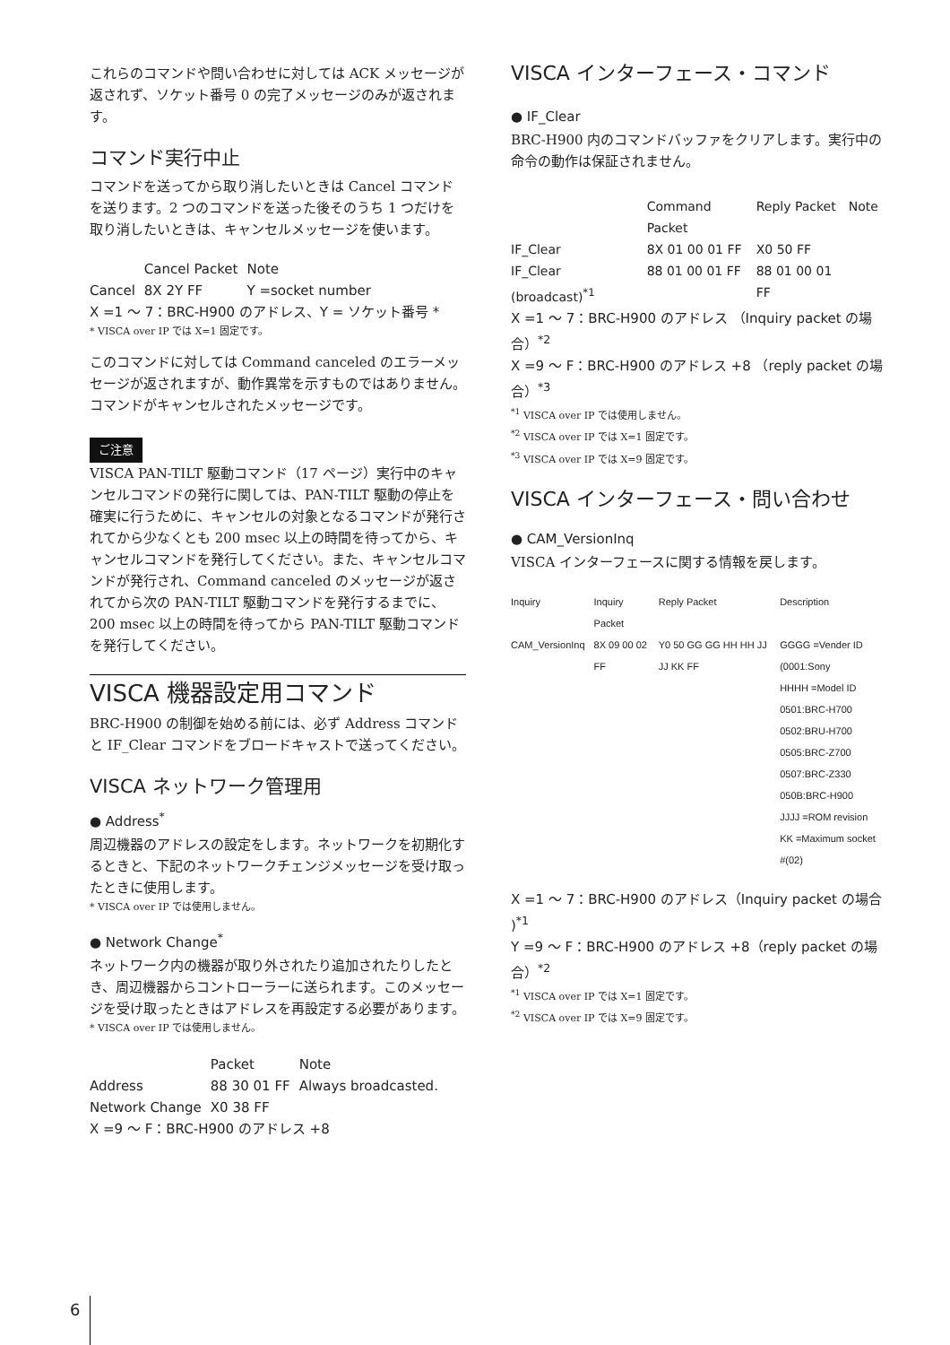これらのコマンドや問い合わせに対しては ACK メッセージが返されず、ソケット番号 0 の完了メッセージのみが返されます。
コマンド実行中止
コマンドを送ってから取り消したいときは Cancel コマンドを送ります。2 つのコマンドを送った後そのうち 1 つだけを取り消したいときは、キャンセルメッセージを使います。
| | Cancel Packet | Note |
| --- | --- | --- |
| Cancel | 8X 2Y FF | Y =socket number |
X =1 ～ 7：BRC-H900 のアドレス、Y = ソケット番号 *
* VISCA over IP では X=1 固定です。
このコマンドに対しては Command canceled のエラーメッセージが返されますが、動作異常を示すものではありません。コマンドがキャンセルされたメッセージです。
ご注意
VISCA PAN-TILT 駆動コマンド（17 ページ）実行中のキャンセルコマンドの発行に関しては、PAN-TILT 駆動の停止を確実に行うために、キャンセルの対象となるコマンドが発行されてから少なくとも 200 msec 以上の時間を待ってから、キャンセルコマンドを発行してください。また、キャンセルコマンドが発行され、Command canceled のメッセージが返されてから次の PAN-TILT 駆動コマンドを発行するまでに、200 msec 以上の時間を待ってから PAN-TILT 駆動コマンドを発行してください。
VISCA 機器設定用コマンド
BRC-H900 の制御を始める前には、必ず Address コマンドと IF_Clear コマンドをブロードキャストで送ってください。
VISCA ネットワーク管理用
● Address<sup>*</sup>
周辺機器のアドレスの設定をします。ネットワークを初期化するときと、下記のネットワークチェンジメッセージを受け取ったときに使用します。
* VISCA over IP では使用しません。
● Network Change<sup>*</sup>
ネットワーク内の機器が取り外されたり追加されたりしたとき、周辺機器からコントローラーに送られます。このメッセージを受け取ったときはアドレスを再設定する必要があります。
* VISCA over IP では使用しません。
| | Packet | Note |
| --- | --- | --- |
| Address | 88 30 01 FF | Always broadcasted. |
| Network Change | X0 38 FF | |
X =9 ～ F：BRC-H900 のアドレス +8
VISCA インターフェース・コマンド
● IF_Clear
BRC-H900 内のコマンドバッファをクリアします。実行中の命令の動作は保証されません。
| | Command Packet | Reply Packet | Note |
| --- | --- | --- | --- |
| IF_Clear | 8X 01 00 01 FF | X0 50 FF | |
| IF_Clear (broadcast)<sup>*1</sup> | 88 01 00 01 FF | 88 01 00 01 FF | |
X =1 ～ 7：BRC-H900 のアドレス （Inquiry packet の場合）<sup>*2</sup>
X =9 ～ F：BRC-H900 のアドレス +8 （reply packet の場合）<sup>*3</sup>
<sup>*1</sup> VISCA over IP では使用しません。
<sup>*2</sup> VISCA over IP では X=1 固定です。
<sup>*3</sup> VISCA over IP では X=9 固定です。
VISCA インターフェース・問い合わせ
● CAM_VersionInq
VISCA インターフェースに関する情報を戻します。
| Inquiry | Inquiry Packet | Reply Packet | Description |
| --- | --- | --- | --- |
| CAM_VersionInq | 8X 09 00 02 FF | Y0 50 GG GG HH HH JJ JJ KK FF | GGGG =Vender ID (0001:Sony HHHH =Model ID 0501:BRC-H700 0502:BRU-H700 0505:BRC-Z700 0507:BRC-Z330 050B:BRC-H900 JJJJ =ROM revision KK =Maximum socket #(02) |
X =1 ～ 7：BRC-H900 のアドレス（Inquiry packet の場合 )<sup>*1</sup>
Y =9 ～ F：BRC-H900 のアドレス +8（reply packet の場合）<sup>*2</sup>
<sup>*1</sup> VISCA over IP では X=1 固定です。
<sup>*2</sup> VISCA over IP では X=9 固定です。
6